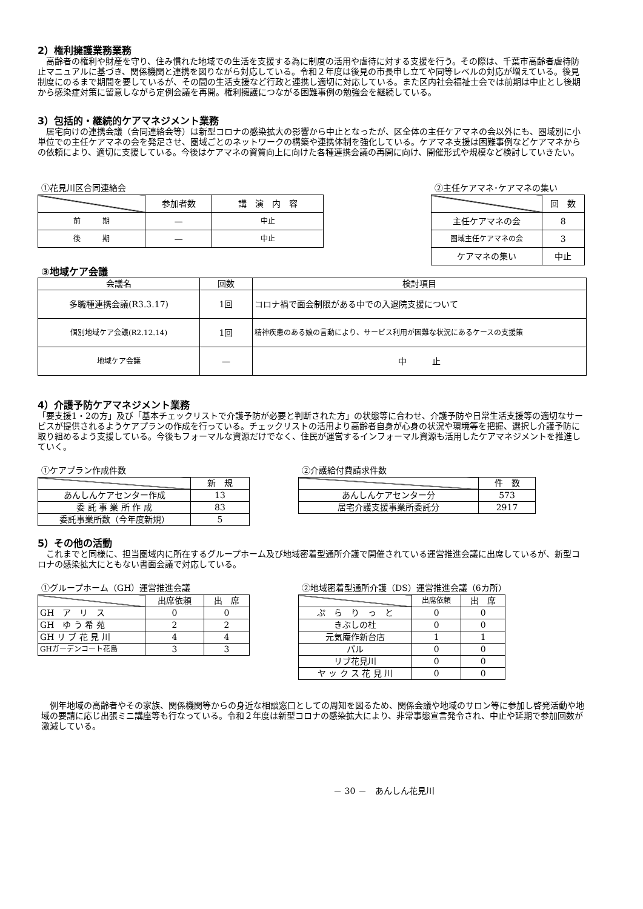2）権利擁護業務業務
　高齢者の権利や財産を守り、住み慣れた地域での生活を支援する為に制度の活用や虐待に対する支援を行う。その際は、千葉市高齢者虐待防止マニュアルに基づき、関係機関と連携を図りながら対応している。令和２年度は後見の市長申し立てや同等レベルの対応が増えている。後見制度にのるまで期間を要しているが、その間の生活支援など行政と連携し適切に対応している。また区内社会福祉士会では前期は中止とし後期から感染症対策に留意しながら定例会議を再開。権利擁護につながる困難事例の勉強会を継続している。
3）包括的・継続的ケアマネジメント業務
　居宅向けの連携会議（合同連絡会等）は新型コロナの感染拡大の影響から中止となったが、区全体の主任ケアマネの会以外にも、圏域別に小単位での主任ケアマネの会を発足させ、圏域ごとのネットワークの構築や連携体制を強化している。ケアマネ支援は困難事例などケアマネからの依頼により、適切に支援している。今後はケアマネの資質向上に向けた各種連携会議の再開に向け、開催形式や規模など検討していきたい。
①花見川区合同連絡会
| | 参加者数 | 講 演 内 容 |
| --- | --- | --- |
| 前 期 | — | 中止 |
| 後 期 | — | 中止 |
②主任ケアマネ･ケアマネの集い
| | 回 数 |
| --- | --- |
| 主任ケアマネの会 | 8 |
| 圏域主任ケアマネの会 | 3 |
| ケアマネの集い | 中止 |
③地域ケア会議
| 会議名 | 回数 | 検討項目 |
| --- | --- | --- |
| 多職種連携会議(R3.3.17) | 1回 | コロナ禍で面会制限がある中での入退院支援について |
| 個別地域ケア会議(R2.12.14) | 1回 | 精神疾患のある娘の言動により、サービス利用が困難な状況にあるケースの支援策 |
| 地域ケア会議 | — | 中 止 |
4）介護予防ケアマネジメント業務
「要支援1・2の方」及び「基本チェックリストで介護予防が必要と判断された方」の状態等に合わせ、介護予防や日常生活支援等の適切なサービスが提供されるようケアプランの作成を行っている。チェックリストの活用より高齢者自身が心身の状況や環境等を把握、選択し介護予防に取り組めるよう支援している。今後もフォーマルな資源だけでなく、住民が運営するインフォーマル資源も活用したケアマネジメントを推進していく。
①ケアプラン作成件数
| | 新 規 |
| --- | --- |
| あんしんケアセンター作成 | 13 |
| 委 託 事 業 所 作 成 | 83 |
| 委託事業所数（今年度新規） | 5 |
②介護給付費請求件数
| | 件 数 |
| --- | --- |
| あんしんケアセンター分 | 573 |
| 居宅介護支援事業所委託分 | 2917 |
5）その他の活動
　これまでと同様に、担当圏域内に所在するグループホーム及び地域密着型通所介護で開催されている運営推進会議に出席しているが、新型コロナの感染拡大にともない書面会議で対応している。
①グループホーム（GH）運営推進会議
| | 出席依頼 | 出 席 |
| --- | --- | --- |
| GH ア リ ス | 0 | 0 |
| GH ゆ う 希 苑 | 2 | 2 |
| GH リ ブ 花 見 川 | 4 | 4 |
| GHガーデンコート花島 | 3 | 3 |
②地域密着型通所介護（DS）運営推進会議（6カ所）
| | 出席依頼 | 出 席 |
| --- | --- | --- |
| ぷ ら り っ と | 0 | 0 |
| きぶしの杜 | 0 | 0 |
| 元気庵作新台店 | 1 | 1 |
| パル | 0 | 0 |
| リブ花見川 | 0 | 0 |
| ヤ ッ ク ス 花 見 川 | 0 | 0 |
　例年地域の高齢者やその家族、関係機関等からの身近な相談窓口としての周知を図るため、関係会議や地域のサロン等に参加し啓発活動や地域の要請に応じ出張ミニ講座等も行なっている。令和２年度は新型コロナの感染拡大により、非常事態宣言発令され、中止や延期で参加回数が激減している。
－ 30 －　あんしん花見川